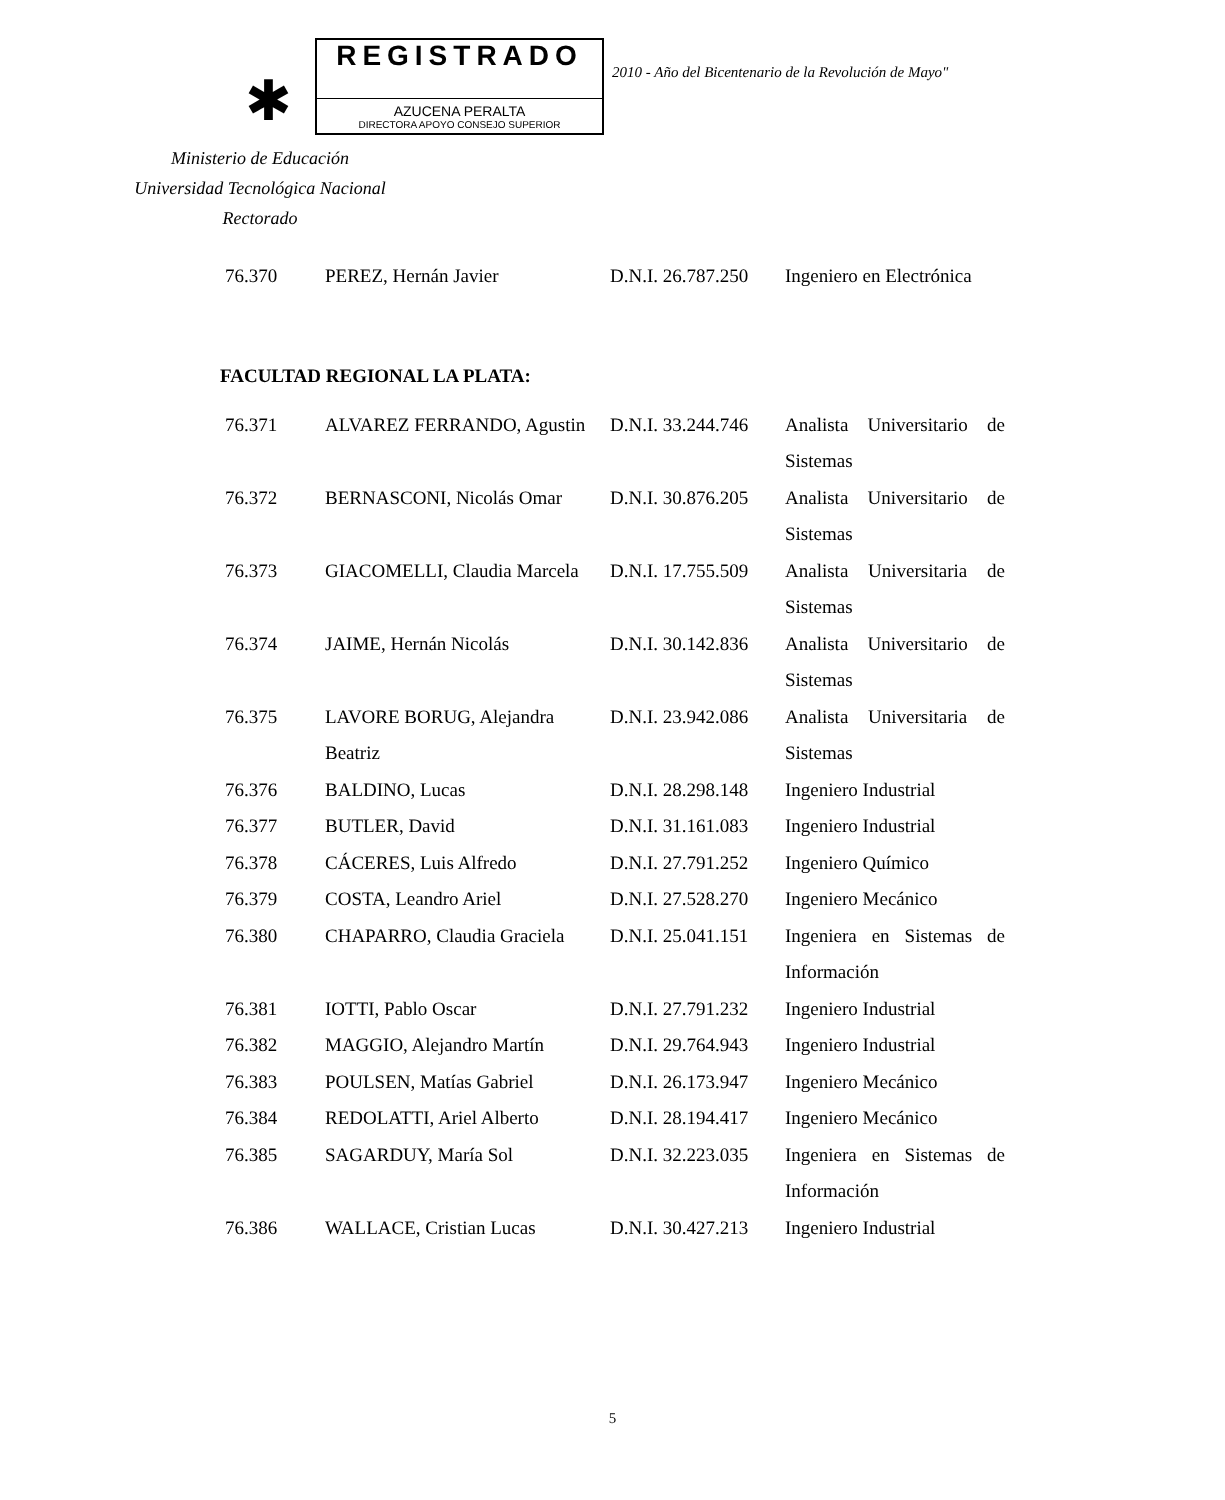✱
REGISTRADO
AZUCENA PERALTA
DIRECTORA APOYO CONSEJO SUPERIOR
2010 - Año del Bicentenario de la Revolución de Mayo"
Ministerio de Educación
Universidad Tecnológica Nacional
Rectorado
| 76.370 | PEREZ, Hernán Javier | D.N.I. 26.787.250 | Ingeniero en Electrónica |
FACULTAD REGIONAL LA PLATA:
| 76.371 | ALVAREZ FERRANDO, Agustin | D.N.I. 33.244.746 | Analista Universitario de Sistemas |
| 76.372 | BERNASCONI, Nicolás Omar | D.N.I. 30.876.205 | Analista Universitario de Sistemas |
| 76.373 | GIACOMELLI, Claudia Marcela | D.N.I. 17.755.509 | Analista Universitaria de Sistemas |
| 76.374 | JAIME, Hernán Nicolás | D.N.I. 30.142.836 | Analista Universitario de Sistemas |
| 76.375 | LAVORE BORUG, Alejandra Beatriz | D.N.I. 23.942.086 | Analista Universitaria de Sistemas |
| 76.376 | BALDINO, Lucas | D.N.I. 28.298.148 | Ingeniero Industrial |
| 76.377 | BUTLER, David | D.N.I. 31.161.083 | Ingeniero Industrial |
| 76.378 | CÁCERES, Luis Alfredo | D.N.I. 27.791.252 | Ingeniero Químico |
| 76.379 | COSTA, Leandro Ariel | D.N.I. 27.528.270 | Ingeniero Mecánico |
| 76.380 | CHAPARRO, Claudia Graciela | D.N.I. 25.041.151 | Ingeniera en Sistemas de Información |
| 76.381 | IOTTI, Pablo Oscar | D.N.I. 27.791.232 | Ingeniero Industrial |
| 76.382 | MAGGIO, Alejandro Martín | D.N.I. 29.764.943 | Ingeniero Industrial |
| 76.383 | POULSEN, Matías Gabriel | D.N.I. 26.173.947 | Ingeniero Mecánico |
| 76.384 | REDOLATTI, Ariel Alberto | D.N.I. 28.194.417 | Ingeniero Mecánico |
| 76.385 | SAGARDUY, María Sol | D.N.I. 32.223.035 | Ingeniera en Sistemas de Información |
| 76.386 | WALLACE, Cristian Lucas | D.N.I. 30.427.213 | Ingeniero Industrial |
5